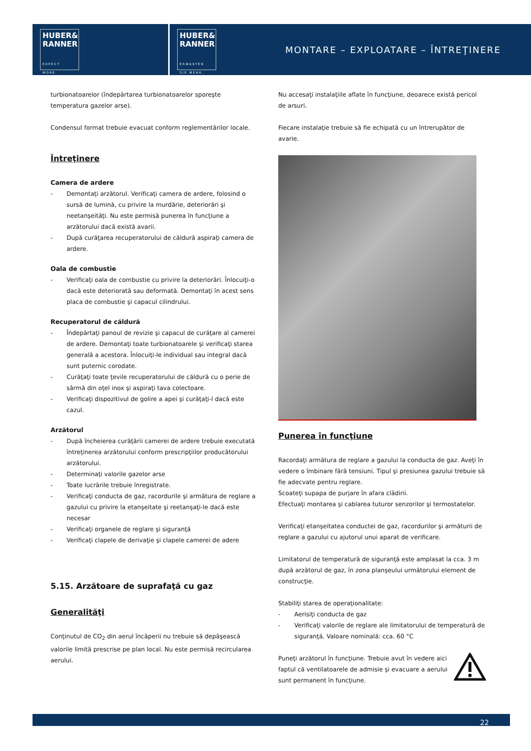HUBER&
RANNER
EXPECT MORE.
HUBER&
RANNER
ERWARTEN SIE MEHR.
MONTARE – EXPLOATARE – ÎNTREŢINERE
turbionatoarelor (îndepărtarea turbionatoarelor sporeşte temperatura gazelor arse).
Condensul format trebuie evacuat conform reglementărilor locale.
Întreţinere
Camera de ardere
- Demontaţi arzătorul. Verificaţi camera de ardere, folosind o sursă de lumină, cu privire la murdărie, deteriorări şi neetanşeităţi. Nu este permisă punerea în funcţiune a arzătorului dacă există avarii.
- După curăţarea recuperatorului de căldură aspiraţi camera de ardere.
Oala de combustie
- Verificaţi oala de combustie cu privire la deteriorări. Înlocuiţi-o dacă este deteriorată sau deformată. Demontaţi în acest sens placa de combustie şi capacul cilindrului.
Recuperatorul de căldură
- Îndepărtaţi panoul de revizie şi capacul de curăţare al camerei de ardere. Demontaţi toate turbionatoarele şi verificaţi starea generală a acestora. Înlocuiţi-le individual sau integral dacă sunt puternic corodate.
- Curăţaţi toate ţevile recuperatorului de căldură cu o perie de sârmă din oţel inox şi aspiraţi tava colectoare.
- Verificaţi dispozitivul de golire a apei şi curăţaţi-l dacă este cazul.
Arzătorul
- După încheierea curăţării camerei de ardere trebuie executată întreţinerea arzătorului conform prescripţiilor producătorului arzătorului.
- Determinaţi valorile gazelor arse
- Toate lucrările trebuie înregistrate.
- Verificaţi conducta de gaz, racordurile şi armătura de reglare a gazului cu privire la etanşeitate şi reetanşaţi-le dacă este necesar
- Verificaţi organele de reglare şi siguranţă
- Verificaţi clapele de derivaţie şi clapele camerei de adere
5.15. Arzătoare de suprafaţă cu gaz
Generalităţi
Conţinutul de CO<sub>2</sub> din aerul încăperii nu trebuie să depăşească valorile limită prescrise pe plan local. Nu este permisă recircularea aerului.
Nu accesaţi instalaţiile aflate în funcţiune, deoarece există pericol de arsuri.
Fiecare instalaţie trebuie să fie echipată cu un întrerupător de avarie.
Punerea în funcţiune
Racordaţi armătura de reglare a gazului la conducta de gaz. Aveţi în vedere o îmbinare fără tensiuni. Tipul şi presiunea gazului trebuie să fie adecvate pentru reglare.
Scoateţi supapa de purjare în afara clădirii.
Efectuaţi montarea şi cablarea tuturor senzorilor şi termostatelor.
Verificaţi etanşeitatea conductei de gaz, racordurilor şi armăturii de reglare a gazului cu ajutorul unui aparat de verificare.
Limitatorul de temperatură de siguranţă este amplasat la cca. 3 m după arzătorul de gaz, în zona planşeului următorului element de construcţie.
Stabiliţi starea de operaţionalitate:
- Aerisiţi conducta de gaz
- Verificaţi valorile de reglare ale limitatorului de temperatură de siguranţă. Valoare nominală: cca. 60 °C
Puneţi arzătorul în funcţiune. Trebuie avut în vedere aici faptul că ventilatoarele de admisie şi evacuare a aerului sunt permanent în funcţiune.
22